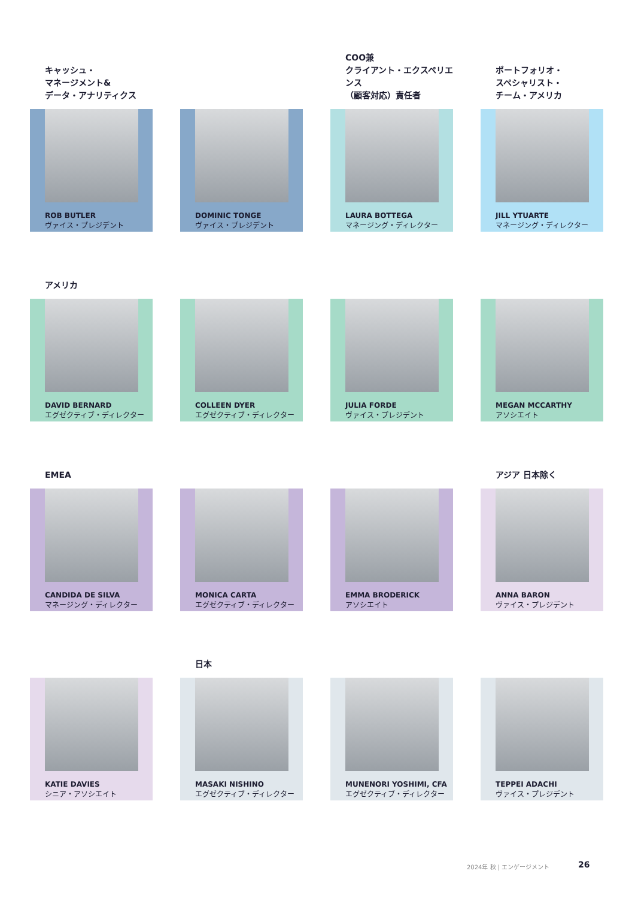キャッシュ・
マネージメント&
データ・アナリティクス
ROB BUTLER
ヴァイス・プレジデント
DOMINIC TONGE
ヴァイス・プレジデント
COO兼
クライアント・エクスペリエンス
（顧客対応）責任者
LAURA BOTTEGA
マネージング・ディレクター
ポートフォリオ・
スペシャリスト・
チーム・アメリカ
JILL YTUARTE
マネージング・ディレクター
アメリカ
DAVID BERNARD
エグゼクティブ・ディレクター
COLLEEN DYER
エグゼクティブ・ディレクター
JULIA FORDE
ヴァイス・プレジデント
MEGAN MCCARTHY
アソシエイト
EMEA
CANDIDA DE SILVA
マネージング・ディレクター
MONICA CARTA
エグゼクティブ・ディレクター
EMMA BRODERICK
アソシエイト
アジア 日本除く
ANNA BARON
ヴァイス・プレジデント
KATIE DAVIES
シニア・アソシエイト
日本
MASAKI NISHINO
エグゼクティブ・ディレクター
MUNENORI YOSHIMI, CFA
エグゼクティブ・ディレクター
TEPPEI ADACHI
ヴァイス・プレジデント
2024年 秋 | エンゲージメント 26